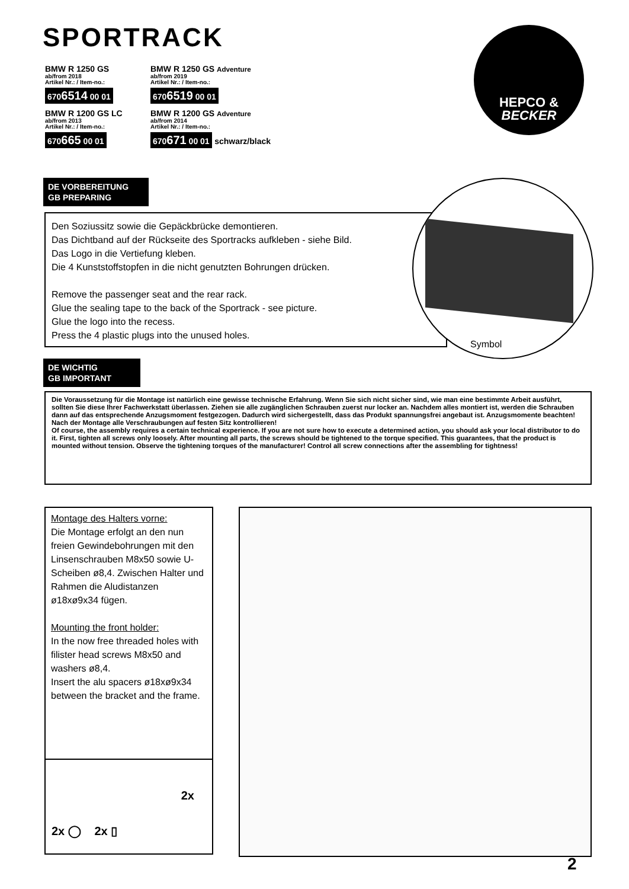SPORTRACK
BMW R 1250 GS
ab/from 2018
Artikel Nr.: / Item-no.:
6706514 00 01
BMW R 1250 GS Adventure
ab/from 2019
Artikel Nr.: / Item-no.:
6706519 00 01
BMW R 1200 GS LC
ab/from 2013
Artikel Nr.: / Item-no.:
670665 00 01
BMW R 1200 GS Adventure
ab/from 2014
Artikel Nr.: / Item-no.:
670671 00 01 schwarz/black
HEPCO &
BECKER
DE VORBEREITUNG
GB PREPARING
Den Soziussitz sowie die Gepäckbrücke demontieren.
Das Dichtband auf der Rückseite des Sportracks aufkleben - siehe Bild.
Das Logo in die Vertiefung kleben.
Die 4 Kunststoffstopfen in die nicht genutzten Bohrungen drücken.
Remove the passenger seat and the rear rack.
Glue the sealing tape to the back of the Sportrack - see picture.
Glue the logo into the recess.
Press the 4 plastic plugs into the unused holes.
Symbol
DE WICHTIG
GB IMPORTANT
Die Voraussetzung für die Montage ist natürlich eine gewisse technische Erfahrung. Wenn Sie sich nicht sicher sind, wie man eine bestimmte Arbeit ausführt, sollten Sie diese Ihrer Fachwerkstatt überlassen. Ziehen sie alle zugänglichen Schrauben zuerst nur locker an. Nachdem alles montiert ist, werden die Schrauben dann auf das entsprechende Anzugsmoment festgezogen. Dadurch wird sichergestellt, dass das Produkt spannungsfrei angebaut ist. Anzugsmomente beachten! Nach der Montage alle Verschraubungen auf festen Sitz kontrollieren!
Of course, the assembly requires a certain technical experience. If you are not sure how to execute a determined action, you should ask your local distributor to do it. First, tighten all screws only loosely. After mounting all parts, the screws should be tightened to the torque specified. This guarantees, that the product is mounted without tension. Observe the tightening torques of the manufacturer! Control all screw connections after the assembling for tightness!
Montage des Halters vorne:
Die Montage erfolgt an den nun freien Gewindebohrungen mit den Linsenschrauben M8x50 sowie U- Scheiben ø8,4. Zwischen Halter und Rahmen die Aludistanzen ø18xø9x34 fügen.
Mounting the front holder:
In the now free threaded holes with filister head screws M8x50 and washers ø8,4.
Insert the alu spacers ø18xø9x34 between the bracket and the frame.
2x
2x ◯ 2x ▯
2